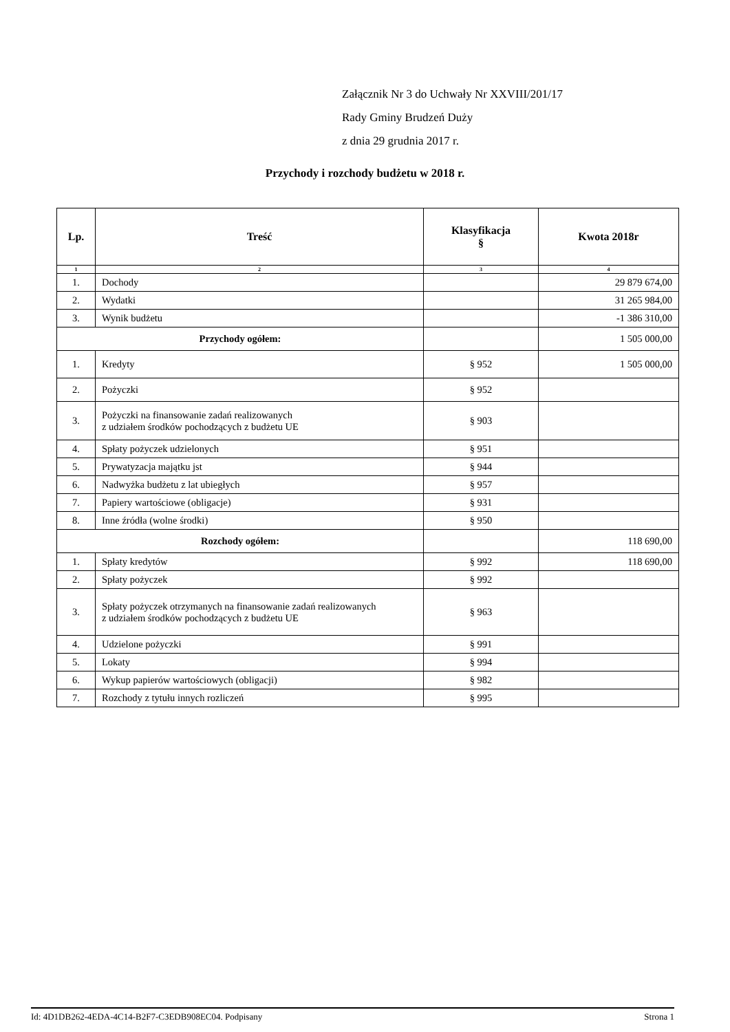Załącznik Nr 3 do Uchwały Nr XXVIII/201/17
Rady Gminy Brudzeń Duży
z dnia 29 grudnia 2017 r.
Przychody i rozchody budżetu w 2018 r.
| Lp. | Treść | Klasyfikacja § | Kwota 2018r |
| --- | --- | --- | --- |
| 1 | 2 | 3 | 4 |
| 1. | Dochody | | 29 879 674,00 |
| 2. | Wydatki | | 31 265 984,00 |
| 3. | Wynik budżetu | | -1 386 310,00 |
| Przychody ogółem: | | | 1 505 000,00 |
| 1. | Kredyty | § 952 | 1 505 000,00 |
| 2. | Pożyczki | § 952 | |
| 3. | Pożyczki na finansowanie zadań realizowanych z udziałem środków pochodzących z budżetu UE | § 903 | |
| 4. | Spłaty pożyczek udzielonych | § 951 | |
| 5. | Prywatyzacja majątku jst | § 944 | |
| 6. | Nadwyżka budżetu z lat ubiegłych | § 957 | |
| 7. | Papiery wartościowe (obligacje) | § 931 | |
| 8. | Inne źródła (wolne środki) | § 950 | |
| Rozchody ogółem: | | | 118 690,00 |
| 1. | Spłaty kredytów | § 992 | 118 690,00 |
| 2. | Spłaty pożyczek | § 992 | |
| 3. | Spłaty pożyczek otrzymanych na finansowanie zadań realizowanych z udziałem środków pochodzących z budżetu UE | § 963 | |
| 4. | Udzielone pożyczki | § 991 | |
| 5. | Lokaty | § 994 | |
| 6. | Wykup papierów wartościowych (obligacji) | § 982 | |
| 7. | Rozchody z tytułu innych rozliczeń | § 995 | |
Id: 4D1DB262-4EDA-4C14-B2F7-C3EDB908EC04. Podpisany Strona 1